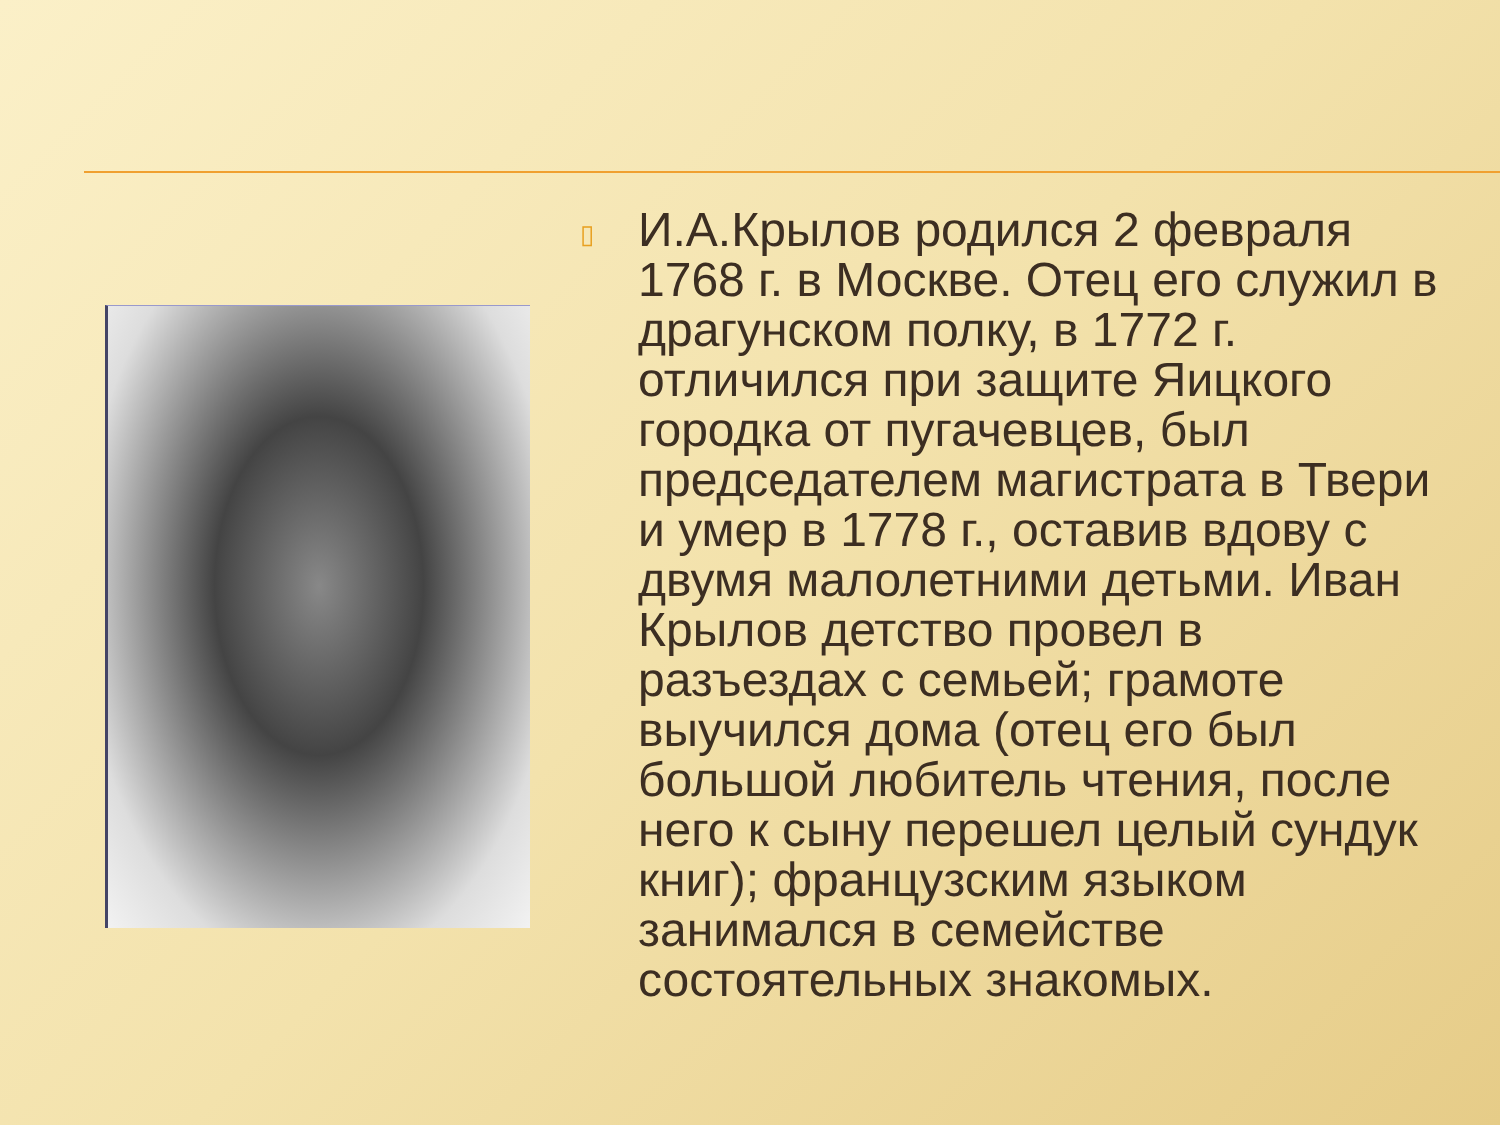▯
И.А.Крылов родился 2 февраля 1768 г. в Москве. Отец его служил в драгунском полку, в 1772 г. отличился при защите Яицкого городка от пугачевцев, был председателем магистрата в Твери и умер в 1778 г., оставив вдову с двумя малолетними детьми. Иван Крылов детство провел в разъездах с семьей; грамоте выучился дома (отец его был большой любитель чтения, после него к сыну перешел целый сундук книг); французским языком занимался в семействе состоятельных знакомых.